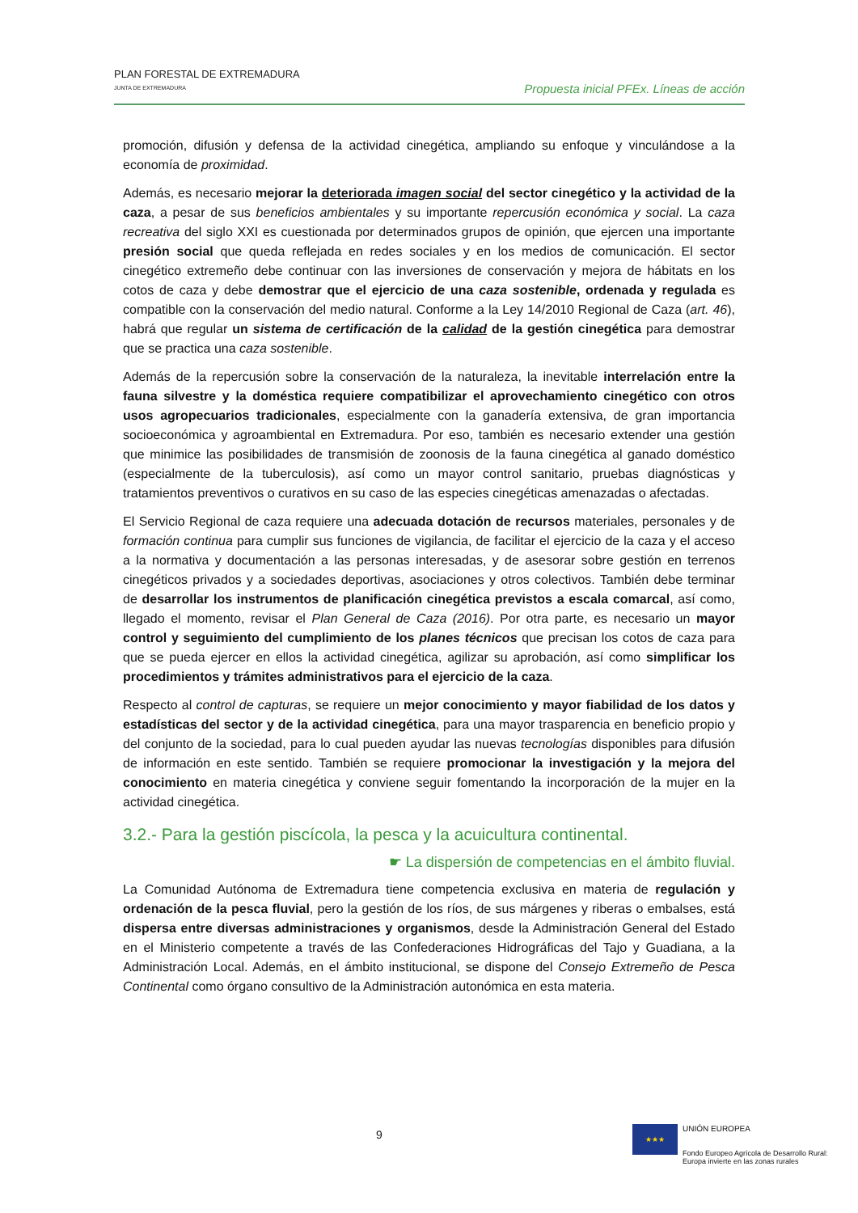PLAN FORESTAL DE EXTREMADURA
JUNTA DE EXTREMADURA
Propuesta inicial PFEx. Líneas de acción
promoción, difusión y defensa de la actividad cinegética, ampliando su enfoque y vinculándose a la economía de proximidad.
Además, es necesario mejorar la deteriorada imagen social del sector cinegético y la actividad de la caza, a pesar de sus beneficios ambientales y su importante repercusión económica y social. La caza recreativa del siglo XXI es cuestionada por determinados grupos de opinión, que ejercen una importante presión social que queda reflejada en redes sociales y en los medios de comunicación. El sector cinegético extremeño debe continuar con las inversiones de conservación y mejora de hábitats en los cotos de caza y debe demostrar que el ejercicio de una caza sostenible, ordenada y regulada es compatible con la conservación del medio natural. Conforme a la Ley 14/2010 Regional de Caza (art. 46), habrá que regular un sistema de certificación de la calidad de la gestión cinegética para demostrar que se practica una caza sostenible.
Además de la repercusión sobre la conservación de la naturaleza, la inevitable interrelación entre la fauna silvestre y la doméstica requiere compatibilizar el aprovechamiento cinegético con otros usos agropecuarios tradicionales, especialmente con la ganadería extensiva, de gran importancia socioeconómica y agroambiental en Extremadura. Por eso, también es necesario extender una gestión que minimice las posibilidades de transmisión de zoonosis de la fauna cinegética al ganado doméstico (especialmente de la tuberculosis), así como un mayor control sanitario, pruebas diagnósticas y tratamientos preventivos o curativos en su caso de las especies cinegéticas amenazadas o afectadas.
El Servicio Regional de caza requiere una adecuada dotación de recursos materiales, personales y de formación continua para cumplir sus funciones de vigilancia, de facilitar el ejercicio de la caza y el acceso a la normativa y documentación a las personas interesadas, y de asesorar sobre gestión en terrenos cinegéticos privados y a sociedades deportivas, asociaciones y otros colectivos. También debe terminar de desarrollar los instrumentos de planificación cinegética previstos a escala comarcal, así como, llegado el momento, revisar el Plan General de Caza (2016). Por otra parte, es necesario un mayor control y seguimiento del cumplimiento de los planes técnicos que precisan los cotos de caza para que se pueda ejercer en ellos la actividad cinegética, agilizar su aprobación, así como simplificar los procedimientos y trámites administrativos para el ejercicio de la caza.
Respecto al control de capturas, se requiere un mejor conocimiento y mayor fiabilidad de los datos y estadísticas del sector y de la actividad cinegética, para una mayor trasparencia en beneficio propio y del conjunto de la sociedad, para lo cual pueden ayudar las nuevas tecnologías disponibles para difusión de información en este sentido. También se requiere promocionar la investigación y la mejora del conocimiento en materia cinegética y conviene seguir fomentando la incorporación de la mujer en la actividad cinegética.
3.2.- Para la gestión piscícola, la pesca y la acuicultura continental.
☛ La dispersión de competencias en el ámbito fluvial.
La Comunidad Autónoma de Extremadura tiene competencia exclusiva en materia de regulación y ordenación de la pesca fluvial, pero la gestión de los ríos, de sus márgenes y riberas o embalses, está dispersa entre diversas administraciones y organismos, desde la Administración General del Estado en el Ministerio competente a través de las Confederaciones Hidrográficas del Tajo y Guadiana, a la Administración Local. Además, en el ámbito institucional, se dispone del Consejo Extremeño de Pesca Continental como órgano consultivo de la Administración autonómica en esta materia.
9
★★★
UNIÓN EUROPEA
Fondo Europeo Agrícola de Desarrollo Rural:
Europa invierte en las zonas rurales